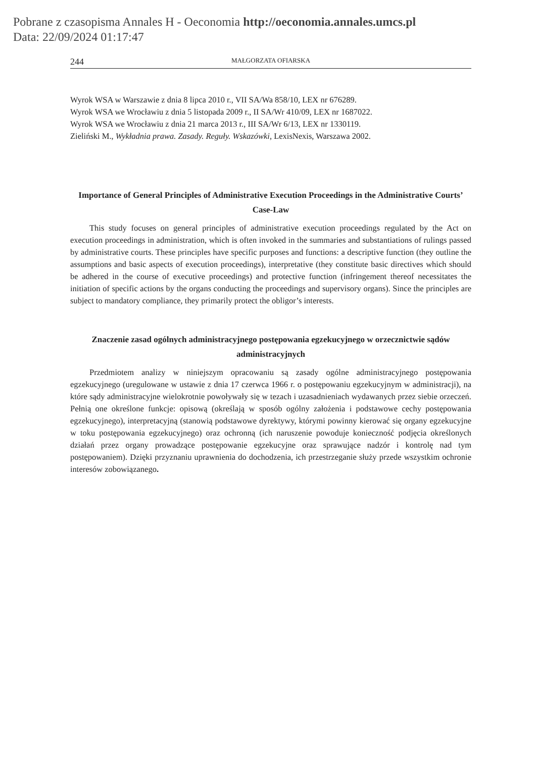Pobrane z czasopisma Annales H - Oeconomia http://oeconomia.annales.umcs.pl
Data: 22/09/2024 01:17:47
244 MAŁGORZATA OFIARSKA
Wyrok WSA w Warszawie z dnia 8 lipca 2010 r., VII SA/Wa 858/10, LEX nr 676289.
Wyrok WSA we Wrocławiu z dnia 5 listopada 2009 r., II SA/Wr 410/09, LEX nr 1687022.
Wyrok WSA we Wrocławiu z dnia 21 marca 2013 r., III SA/Wr 6/13, LEX nr 1330119.
Zieliński M., Wykładnia prawa. Zasady. Reguły. Wskazówki, LexisNexis, Warszawa 2002.
Importance of General Principles of Administrative Execution Proceedings in the Administrative Courts’ Case-Law
This study focuses on general principles of administrative execution proceedings regulated by the Act on execution proceedings in administration, which is often invoked in the summaries and substantiations of rulings passed by administrative courts. These principles have specific purposes and functions: a descriptive function (they outline the assumptions and basic aspects of execution proceedings), interpretative (they constitute basic directives which should be adhered in the course of executive proceedings) and protective function (infringement thereof necessitates the initiation of specific actions by the organs conducting the proceedings and supervisory organs). Since the principles are subject to mandatory compliance, they primarily protect the obligor’s interests.
Znaczenie zasad ogólnych administracyjnego postępowania egzekucyjnego w orzecznictwie sądów administracyjnych
Przedmiotem analizy w niniejszym opracowaniu są zasady ogólne administracyjnego postępowania egzekucyjnego (uregulowane w ustawie z dnia 17 czerwca 1966 r. o postępowaniu egzekucyjnym w administracji), na które sądy administracyjne wielokrotnie powoływały się w tezach i uzasadnieniach wydawanych przez siebie orzeczeń. Pełnią one określone funkcje: opisową (określają w sposób ogólny założenia i podstawowe cechy postępowania egzekucyjnego), interpretacyjną (stanowią podstawowe dyrektywy, którymi powinny kierować się organy egzekucyjne w toku postępowania egzekucyjnego) oraz ochronną (ich naruszenie powoduje konieczność podjęcia określonych działań przez organy prowadzące postępowanie egzekucyjne oraz sprawujące nadzór i kontrolę nad tym postępowaniem). Dzięki przyznaniu uprawnienia do dochodzenia, ich przestrzeganie służy przede wszystkim ochronie interesów zobowiązanego.